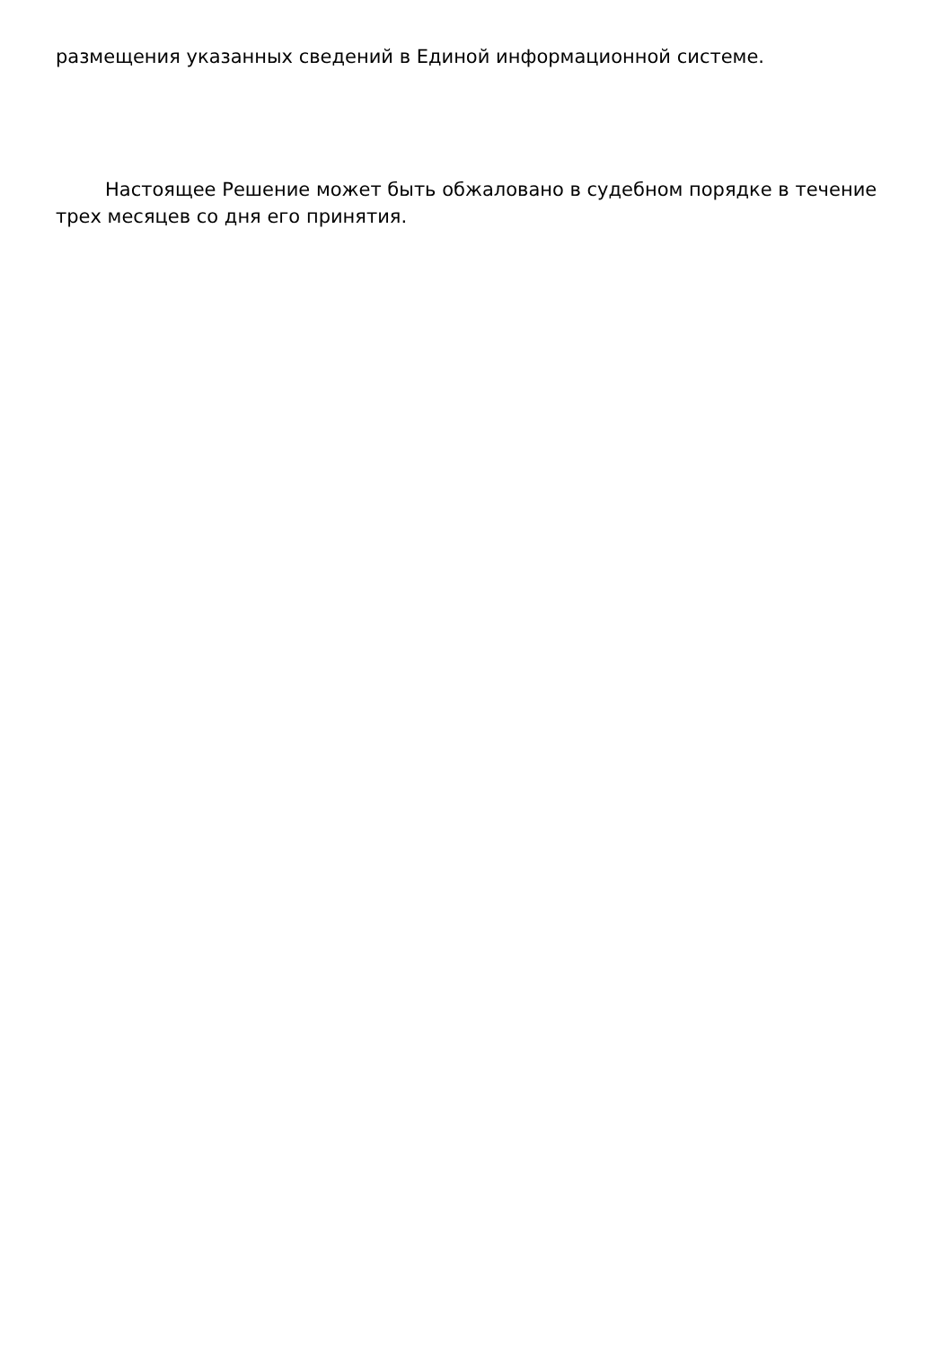размещения указанных сведений в Единой информационной системе.
Настоящее Решение может быть обжаловано в судебном порядке в течение трех месяцев со дня его принятия.